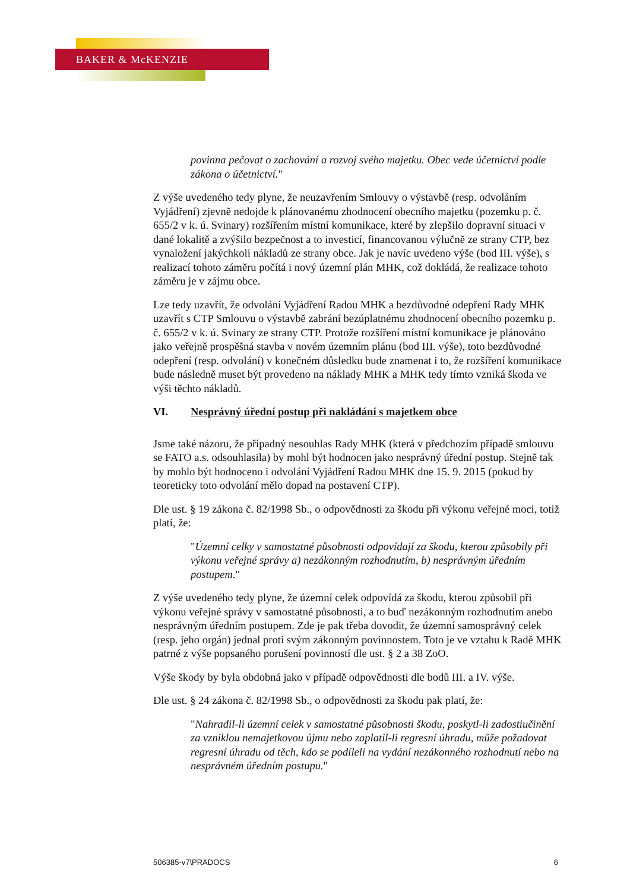BAKER & McKENZIE
povinna pečovat o zachování a rozvoj svého majetku. Obec vede účetnictví podle zákona o účetnictví."
Z výše uvedeného tedy plyne, že neuzavřením Smlouvy o výstavbě (resp. odvoláním Vyjádření) zjevně nedojde k plánovanému zhodnocení obecního majetku (pozemku p. č. 655/2 v k. ú. Svinary) rozšířením místní komunikace, které by zlepšilo dopravní situaci v dané lokalitě a zvýšilo bezpečnost a to investicí, financovanou výlučně ze strany CTP, bez vynaložení jakýchkoli nákladů ze strany obce. Jak je navíc uvedeno výše (bod III. výše), s realizací tohoto záměru počítá i nový územní plán MHK, což dokládá, že realizace tohoto záměru je v zájmu obce.
Lze tedy uzavřít, že odvolání Vyjádření Radou MHK a bezdůvodné odepření Rady MHK uzavřít s CTP Smlouvu o výstavbě zabrání bezúplatnému zhodnocení obecního pozemku p. č. 655/2 v k. ú. Svinary ze strany CTP. Protože rozšíření místní komunikace je plánováno jako veřejně prospěšná stavba v novém územním plánu (bod III. výše), toto bezdůvodné odepření (resp. odvolání) v konečném důsledku bude znamenat i to, že rozšíření komunikace bude následně muset být provedeno na náklady MHK a MHK tedy tímto vzniká škoda ve výši těchto nákladů.
VI. Nesprávný úřední postup při nakládání s majetkem obce
Jsme také názoru, že případný nesouhlas Rady MHK (která v předchozím případě smlouvu se FATO a.s. odsouhlasila) by mohl být hodnocen jako nesprávný úřední postup. Stejně tak by mohlo být hodnoceno i odvolání Vyjádření Radou MHK dne 15. 9. 2015 (pokud by teoreticky toto odvolání mělo dopad na postavení CTP).
Dle ust. § 19 zákona č. 82/1998 Sb., o odpovědnosti za škodu při výkonu veřejné moci, totiž platí, že:
"Územní celky v samostatné působnosti odpovídají za škodu, kterou způsobily při výkonu veřejné správy a) nezákonným rozhodnutím, b) nesprávným úředním postupem."
Z výše uvedeného tedy plyne, že územní celek odpovídá za škodu, kterou způsobil při výkonu veřejné správy v samostatné působnosti, a to buď nezákonným rozhodnutím anebo nesprávným úředním postupem. Zde je pak třeba dovodit, že územní samosprávný celek (resp. jeho orgán) jednal proti svým zákonným povinnostem. Toto je ve vztahu k Radě MHK patrné z výše popsaného porušení povinností dle ust. § 2 a 38 ZoO.
Výše škody by byla obdobná jako v případě odpovědnosti dle bodů III. a IV. výše.
Dle ust. § 24 zákona č. 82/1998 Sb., o odpovědnosti za škodu pak platí, že:
"Nahradil-li územní celek v samostatné působnosti škodu, poskytl-li zadostiučinění za vzniklou nemajetkovou újmu nebo zaplatil-li regresní úhradu, může požadovat regresní úhradu od těch, kdo se podíleli na vydání nezákonného rozhodnutí nebo na nesprávném úředním postupu."
506385-v7\PRADOCS 6